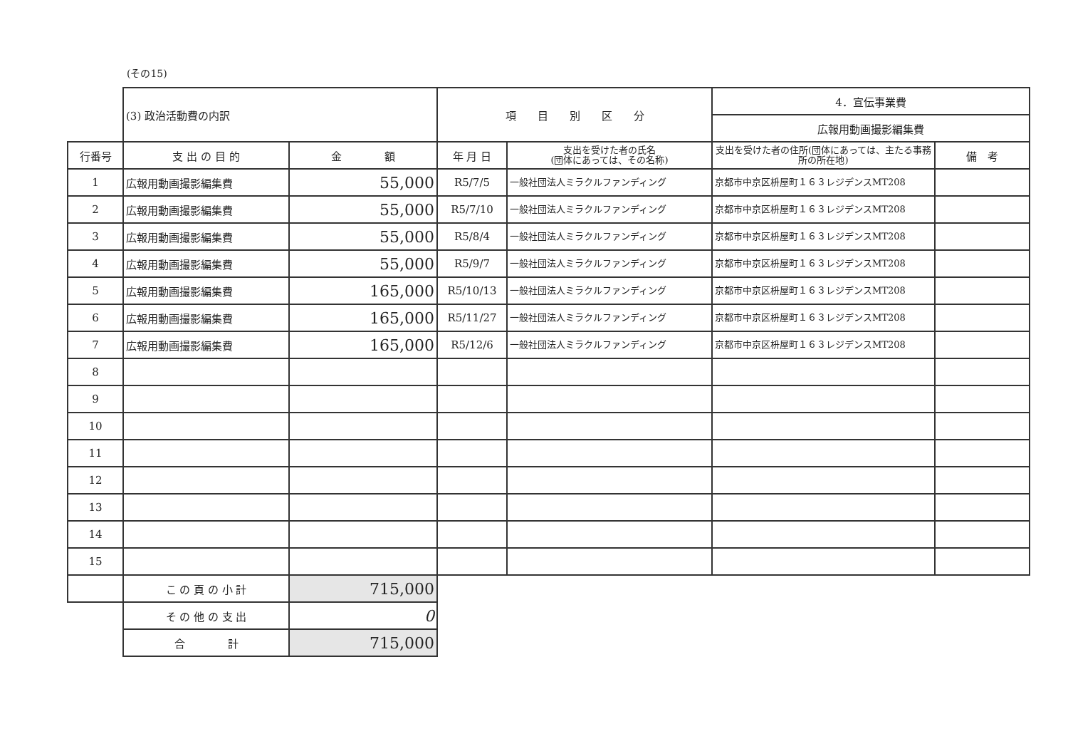(その15)
| | (3) 政治活動費の内訳 | | 項 目 別 区 分 | | 4．宣伝事業費 | |
| | | | | | 広報用動画撮影編集費 | |
| 行番号 | 支 出 の 目 的 | 金 額 | 年 月 日 | 支出を受けた者の氏名 (団体にあっては、その名称) | 支出を受けた者の住所(団体にあっては、主たる事務所の所在地) | 備 考 |
| 1 | 広報用動画撮影編集費 | 55,000 | R5/7/5 | 一般社団法人ミラクルファンディング | 京都市中京区枡屋町１６３レジデンスMT208 | |
| 2 | 広報用動画撮影編集費 | 55,000 | R5/7/10 | 一般社団法人ミラクルファンディング | 京都市中京区枡屋町１６３レジデンスMT208 | |
| 3 | 広報用動画撮影編集費 | 55,000 | R5/8/4 | 一般社団法人ミラクルファンディング | 京都市中京区枡屋町１６３レジデンスMT208 | |
| 4 | 広報用動画撮影編集費 | 55,000 | R5/9/7 | 一般社団法人ミラクルファンディング | 京都市中京区枡屋町１６３レジデンスMT208 | |
| 5 | 広報用動画撮影編集費 | 165,000 | R5/10/13 | 一般社団法人ミラクルファンディング | 京都市中京区枡屋町１６３レジデンスMT208 | |
| 6 | 広報用動画撮影編集費 | 165,000 | R5/11/27 | 一般社団法人ミラクルファンディング | 京都市中京区枡屋町１６３レジデンスMT208 | |
| 7 | 広報用動画撮影編集費 | 165,000 | R5/12/6 | 一般社団法人ミラクルファンディング | 京都市中京区枡屋町１６３レジデンスMT208 | |
| 8 | | | | | | |
| 9 | | | | | | |
| 10 | | | | | | |
| 11 | | | | | | |
| 12 | | | | | | |
| 13 | | | | | | |
| 14 | | | | | | |
| 15 | | | | | | |
| | こ の 頁 の 小 計 | 715,000 | | | | |
| | そ の 他 の 支 出 | 0 | | | | |
| | 合 計 | 715,000 | | | | |